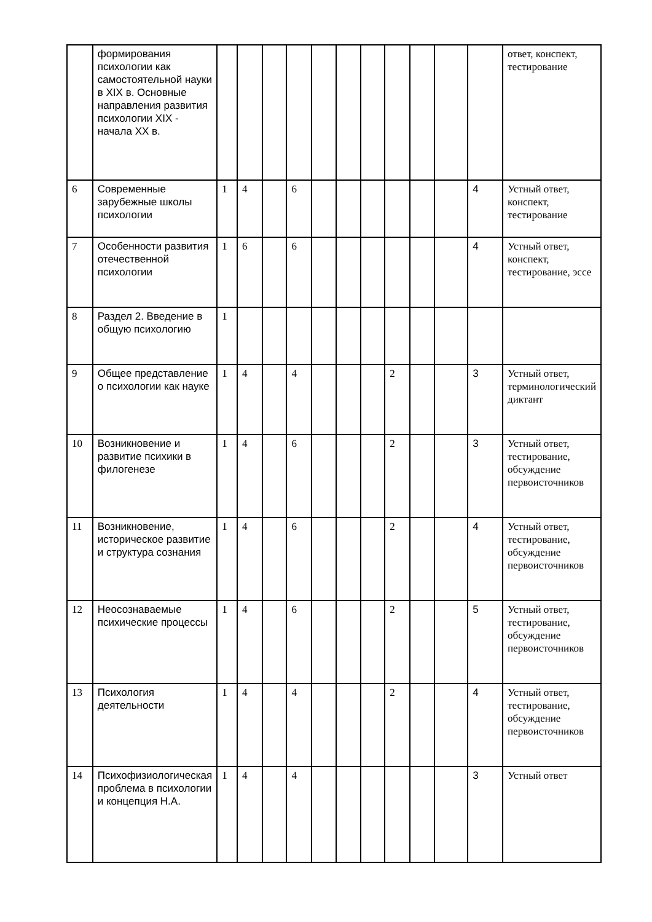| | формирования психологии как самостоятельной науки в XIX в. Основные направления развития психологии XIX - начала XX в. | | | | | | | | | | | | ответ, конспект, тестирование |
| 6 | Современные зарубежные школы психологии | 1 | 4 | | 6 | | | | | | | 4 | Устный ответ, конспект, тестирование |
| 7 | Особенности развития отечественной психологии | 1 | 6 | | 6 | | | | | | | 4 | Устный ответ, конспект, тестирование, эссе |
| 8 | Раздел 2. Введение в общую психологию | 1 | | | | | | | | | | | |
| 9 | Общее представление о психологии как науке | 1 | 4 | | 4 | | | | 2 | | | 3 | Устный ответ, терминологический диктант |
| 10 | Возникновение и развитие психики в филогенезе | 1 | 4 | | 6 | | | | 2 | | | 3 | Устный ответ, тестирование, обсуждение первоисточников |
| 11 | Возникновение, историческое развитие и структура сознания | 1 | 4 | | 6 | | | | 2 | | | 4 | Устный ответ, тестирование, обсуждение первоисточников |
| 12 | Неосознаваемые психические процессы | 1 | 4 | | 6 | | | | 2 | | | 5 | Устный ответ, тестирование, обсуждение первоисточников |
| 13 | Психология деятельности | 1 | 4 | | 4 | | | | 2 | | | 4 | Устный ответ, тестирование, обсуждение первоисточников |
| 14 | Психофизиологическая проблема в психологии и концепция Н.А. | 1 | 4 | | 4 | | | | | | | 3 | Устный ответ |